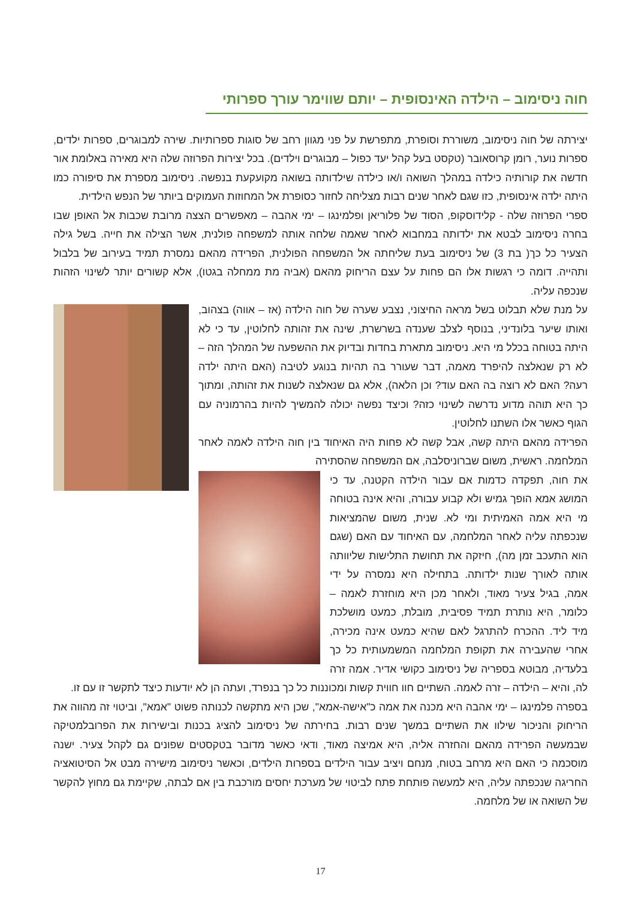חוה ניסימוב – הילדה האינסופית – יותם שווימר עורך ספרותי
יצירתה של חוה ניסימוב, משוררת וסופרת, מתפרשת על פני מגוון רחב של סוגות ספרותיות. שירה למבוגרים, ספרות ילדים, ספרות נוער, רומן קרוסאובר (טקסט בעל קהל יעד כפול – מבוגרים וילדים). בכל יצירות הפרוזה שלה היא מאירה באלומת אור חדשה את קורותיה כילדה במהלך השואה ו/או כילדה שילדותה בשואה מקועקעת בנפשה. ניסימוב מספרת את סיפורה כמו היתה ילדה אינסופית, כזו שגם לאחר שנים רבות מצליחה לחזור כסופרת אל המחוזות העמוקים ביותר של הנפש הילדית.
ספרי הפרוזה שלה - קלידוסקופ, הסוד של פלוריאן ופלמינגו – ימי אהבה – מאפשרים הצצה מרובת שכבות אל האופן שבו בחרה ניסימוב לבטא את ילדותה במחבוא לאחר שאמה שלחה אותה למשפחה פולנית, אשר הצילה את חייה. בשל גילה הצעיר כל כך( בת 3) של ניסימוב בעת שליחתה אל המשפחה הפולנית, הפרידה מהאם נמסרת תמיד בעירוב של בלבול ותהייה. דומה כי רגשות אלו הם פחות על עצם הריחוק מהאם (אביה מת ממחלה בגטו), אלא קשורים יותר לשינוי הזהות שנכפה עליה.
על מנת שלא תבלוט בשל מראה החיצוני, נצבע שערה של חוה הילדה (אז – אווה) בצהוב, ואותו שיער בלונדיני, בנוסף לצלב שענדה בשרשרת, שינה את זהותה לחלוטין, עד כי לא היתה בטוחה בכלל מי היא. ניסימוב מתארת בחדות ובדיוק את ההשפעה של המהלך הזה – לא רק שנאלצה להיפרד מאמה, דבר שעורר בה תהיות בנוגע לטיבה (האם היתה ילדה רעה? האם לא רוצה בה האם עוד? וכן הלאה), אלא גם שנאלצה לשנות את זהותה, ומתוך כך היא תוהה מדוע נדרשה לשינוי כזה? וכיצד נפשה יכולה להמשיך להיות בהרמוניה עם הגוף כאשר אלו השתנו לחלוטין.
הפרידה מהאם היתה קשה, אבל קשה לא פחות היה האיחוד בין חוה הילדה לאמה לאחר המלחמה. ראשית, משום שברוניסלבה, אם המשפחה שהסתירה
את חוה, תפקדה כדמות אם עבור הילדה הקטנה, עד כי המושג אמא הופך גמיש ולא קבוע עבורה, והיא אינה בטוחה מי היא אמה האמיתית ומי לא. שנית, משום שהמציאות שנכפתה עליה לאחר המלחמה, עם האיחוד עם האם (שגם הוא התעכב זמן מה), חיזקה את תחושת התלישות שליוותה אותה לאורך שנות ילדותה. בתחילה היא נמסרה על ידי אמה, בגיל צעיר מאוד, ולאחר מכן היא מוחזרת לאמה – כלומר, היא נותרת תמיד פסיבית, מובלת, כמעט מושלכת מיד ליד. ההכרח להתרגל לאם שהיא כמעט אינה מכירה, אחרי שהעבירה את תקופת המלחמה המשמעותית כל כך בלעדיה, מבוטא בספריה של ניסימוב כקושי אדיר. אמה זרה לה, והיא – הילדה – זרה לאמה. השתיים חוו חווית קשות ומכוננות כל כך בנפרד, ועתה הן לא יודעות כיצד לתקשר זו עם זו.
בספרה פלמינגו – ימי אהבה היא מכנה את אמה כ"אישה-אמא", שכן היא מתקשה לכנותה פשוט "אמא", וביטוי זה מהווה את הריחוק והניכור שילוו את השתיים במשך שנים רבות. בחירתה של ניסימוב להציג בכנות ובישירות את הפרובלמטיקה שבמעשה הפרידה מהאם והחזרה אליה, היא אמיצה מאוד, ודאי כאשר מדובר בטקסטים שפונים גם לקהל צעיר. ישנה מוסכמה כי האם היא מרחב בטוח, מנחם ויציב עבור הילדים בספרות הילדים, וכאשר ניסימוב מישירה מבט אל הסיטואציה החריגה שנכפתה עליה, היא למעשה פותחת פתח לביטוי של מערכת יחסים מורכבת בין אם לבתה, שקיימת גם מחוץ להקשר של השואה או של מלחמה.
17